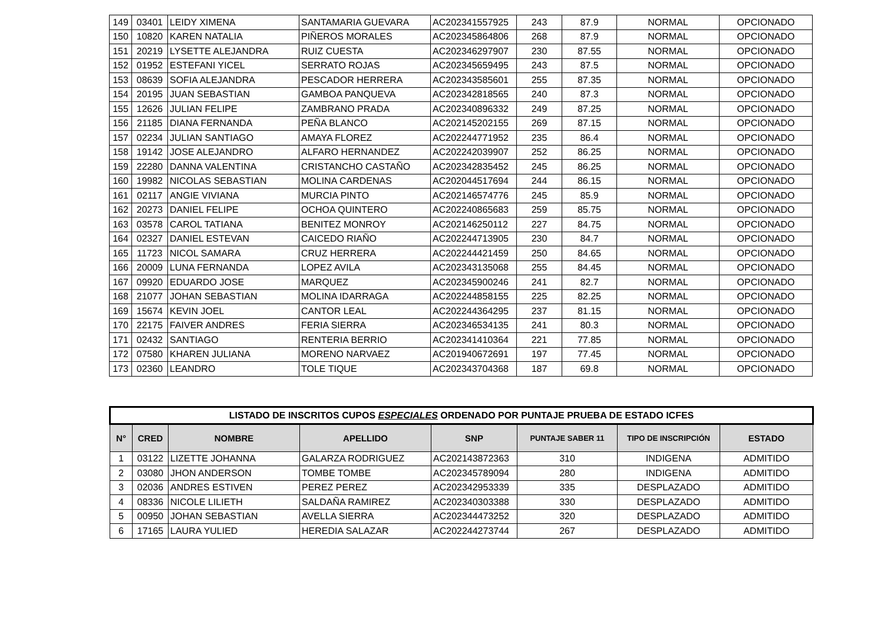| 149 | 03401 | LEIDY XIMENA | SANTAMARIA GUEVARA | AC202341557925 | 243 | 87.9 | NORMAL | OPCIONADO |
| 150 | 10820 | KAREN NATALIA | PIÑEROS MORALES | AC202345864806 | 268 | 87.9 | NORMAL | OPCIONADO |
| 151 | 20219 | LYSETTE ALEJANDRA | RUIZ CUESTA | AC202346297907 | 230 | 87.55 | NORMAL | OPCIONADO |
| 152 | 01952 | ESTEFANI YICEL | SERRATO ROJAS | AC202345659495 | 243 | 87.5 | NORMAL | OPCIONADO |
| 153 | 08639 | SOFIA ALEJANDRA | PESCADOR HERRERA | AC202343585601 | 255 | 87.35 | NORMAL | OPCIONADO |
| 154 | 20195 | JUAN SEBASTIAN | GAMBOA PANQUEVA | AC202342818565 | 240 | 87.3 | NORMAL | OPCIONADO |
| 155 | 12626 | JULIAN FELIPE | ZAMBRANO PRADA | AC202340896332 | 249 | 87.25 | NORMAL | OPCIONADO |
| 156 | 21185 | DIANA FERNANDA | PEÑA BLANCO | AC202145202155 | 269 | 87.15 | NORMAL | OPCIONADO |
| 157 | 02234 | JULIAN SANTIAGO | AMAYA FLOREZ | AC202244771952 | 235 | 86.4 | NORMAL | OPCIONADO |
| 158 | 19142 | JOSE ALEJANDRO | ALFARO HERNANDEZ | AC202242039907 | 252 | 86.25 | NORMAL | OPCIONADO |
| 159 | 22280 | DANNA VALENTINA | CRISTANCHO CASTAÑO | AC202342835452 | 245 | 86.25 | NORMAL | OPCIONADO |
| 160 | 19982 | NICOLAS SEBASTIAN | MOLINA CARDENAS | AC202044517694 | 244 | 86.15 | NORMAL | OPCIONADO |
| 161 | 02117 | ANGIE VIVIANA | MURCIA PINTO | AC202146574776 | 245 | 85.9 | NORMAL | OPCIONADO |
| 162 | 20273 | DANIEL FELIPE | OCHOA QUINTERO | AC202240865683 | 259 | 85.75 | NORMAL | OPCIONADO |
| 163 | 03578 | CAROL TATIANA | BENITEZ MONROY | AC202146250112 | 227 | 84.75 | NORMAL | OPCIONADO |
| 164 | 02327 | DANIEL ESTEVAN | CAICEDO RIAÑO | AC202244713905 | 230 | 84.7 | NORMAL | OPCIONADO |
| 165 | 11723 | NICOL SAMARA | CRUZ HERRERA | AC202244421459 | 250 | 84.65 | NORMAL | OPCIONADO |
| 166 | 20009 | LUNA FERNANDA | LOPEZ AVILA | AC202343135068 | 255 | 84.45 | NORMAL | OPCIONADO |
| 167 | 09920 | EDUARDO JOSE | MARQUEZ | AC202345900246 | 241 | 82.7 | NORMAL | OPCIONADO |
| 168 | 21077 | JOHAN SEBASTIAN | MOLINA IDARRAGA | AC202244858155 | 225 | 82.25 | NORMAL | OPCIONADO |
| 169 | 15674 | KEVIN JOEL | CANTOR LEAL | AC202244364295 | 237 | 81.15 | NORMAL | OPCIONADO |
| 170 | 22175 | FAIVER ANDRES | FERIA SIERRA | AC202346534135 | 241 | 80.3 | NORMAL | OPCIONADO |
| 171 | 02432 | SANTIAGO | RENTERIA BERRIO | AC202341410364 | 221 | 77.85 | NORMAL | OPCIONADO |
| 172 | 07580 | KHAREN JULIANA | MORENO NARVAEZ | AC201940672691 | 197 | 77.45 | NORMAL | OPCIONADO |
| 173 | 02360 | LEANDRO | TOLE TIQUE | AC202343704368 | 187 | 69.8 | NORMAL | OPCIONADO |
| LISTADO DE INSCRITOS CUPOS ESPECIALES ORDENADO POR PUNTAJE PRUEBA DE ESTADO ICFES | | | | | | | |
| N° | CRED | NOMBRE | APELLIDO | SNP | PUNTAJE SABER 11 | TIPO DE INSCRIPCIÓN | ESTADO |
| 1 | 03122 | LIZETTE JOHANNA | GALARZA RODRIGUEZ | AC202143872363 | 310 | INDIGENA | ADMITIDO |
| 2 | 03080 | JHON ANDERSON | TOMBE TOMBE | AC202345789094 | 280 | INDIGENA | ADMITIDO |
| 3 | 02036 | ANDRES ESTIVEN | PEREZ PEREZ | AC202342953339 | 335 | DESPLAZADO | ADMITIDO |
| 4 | 08336 | NICOLE LILIETH | SALDAÑA RAMIREZ | AC202340303388 | 330 | DESPLAZADO | ADMITIDO |
| 5 | 00950 | JOHAN SEBASTIAN | AVELLA SIERRA | AC202344473252 | 320 | DESPLAZADO | ADMITIDO |
| 6 | 17165 | LAURA YULIED | HEREDIA SALAZAR | AC202244273744 | 267 | DESPLAZADO | ADMITIDO |